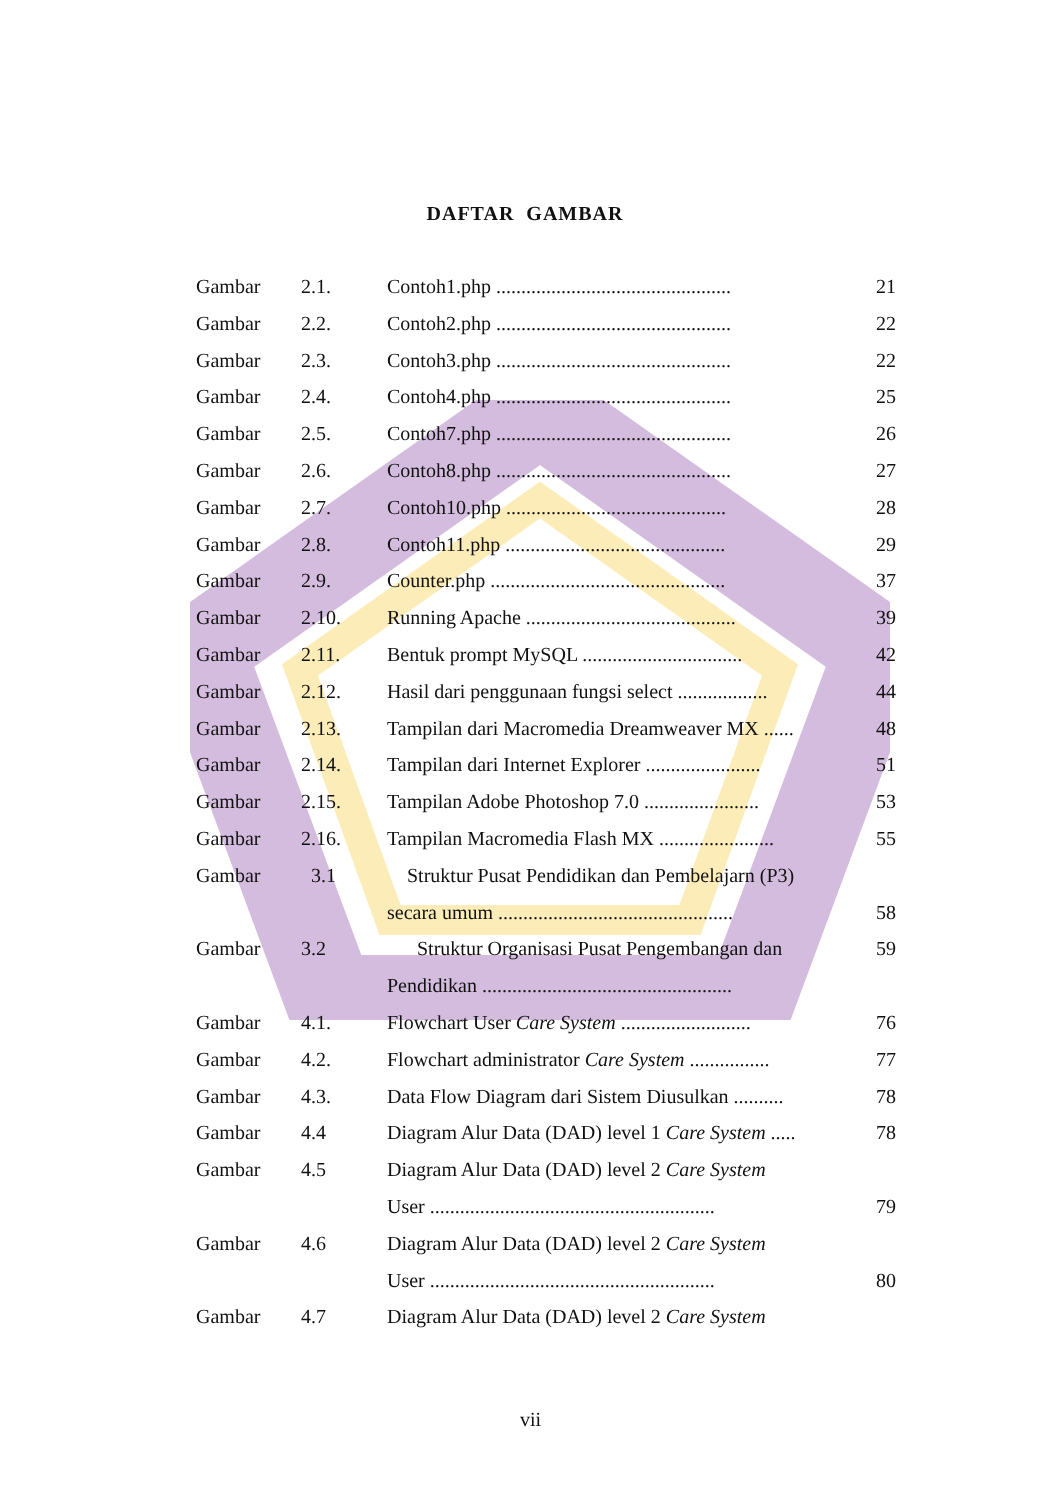DAFTAR GAMBAR
| Gambar | 2.1. | Contoh1.php ............................................... | 21 |
| Gambar | 2.2. | Contoh2.php ............................................... | 22 |
| Gambar | 2.3. | Contoh3.php ............................................... | 22 |
| Gambar | 2.4. | Contoh4.php ............................................... | 25 |
| Gambar | 2.5. | Contoh7.php ............................................... | 26 |
| Gambar | 2.6. | Contoh8.php ............................................... | 27 |
| Gambar | 2.7. | Contoh10.php ............................................ | 28 |
| Gambar | 2.8. | Contoh11.php ............................................ | 29 |
| Gambar | 2.9. | Counter.php ............................................... | 37 |
| Gambar | 2.10. | Running Apache .......................................... | 39 |
| Gambar | 2.11. | Bentuk prompt MySQL ................................ | 42 |
| Gambar | 2.12. | Hasil dari penggunaan fungsi select .................. | 44 |
| Gambar | 2.13. | Tampilan dari Macromedia Dreamweaver MX ...... | 48 |
| Gambar | 2.14. | Tampilan dari Internet Explorer ....................... | 51 |
| Gambar | 2.15. | Tampilan Adobe Photoshop 7.0 ....................... | 53 |
| Gambar | 2.16. | Tampilan Macromedia Flash MX ....................... | 55 |
| Gambar | 3.1 | Struktur Pusat Pendidikan dan Pembelajarn (P3) | |
| | | secara umum ............................................... | 58 |
| Gambar | 3.2 | Struktur Organisasi Pusat Pengembangan dan | 59 |
| | | Pendidikan .................................................. | |
| Gambar | 4.1. | Flowchart User Care System .......................... | 76 |
| Gambar | 4.2. | Flowchart administrator Care System ................ | 77 |
| Gambar | 4.3. | Data Flow Diagram dari Sistem Diusulkan .......... | 78 |
| Gambar | 4.4 | Diagram Alur Data (DAD) level 1 Care System ..... | 78 |
| Gambar | 4.5 | Diagram Alur Data (DAD) level 2 Care System | |
| | | User ......................................................... | 79 |
| Gambar | 4.6 | Diagram Alur Data (DAD) level 2 Care System | |
| | | User ......................................................... | 80 |
| Gambar | 4.7 | Diagram Alur Data (DAD) level 2 Care System | |
vii